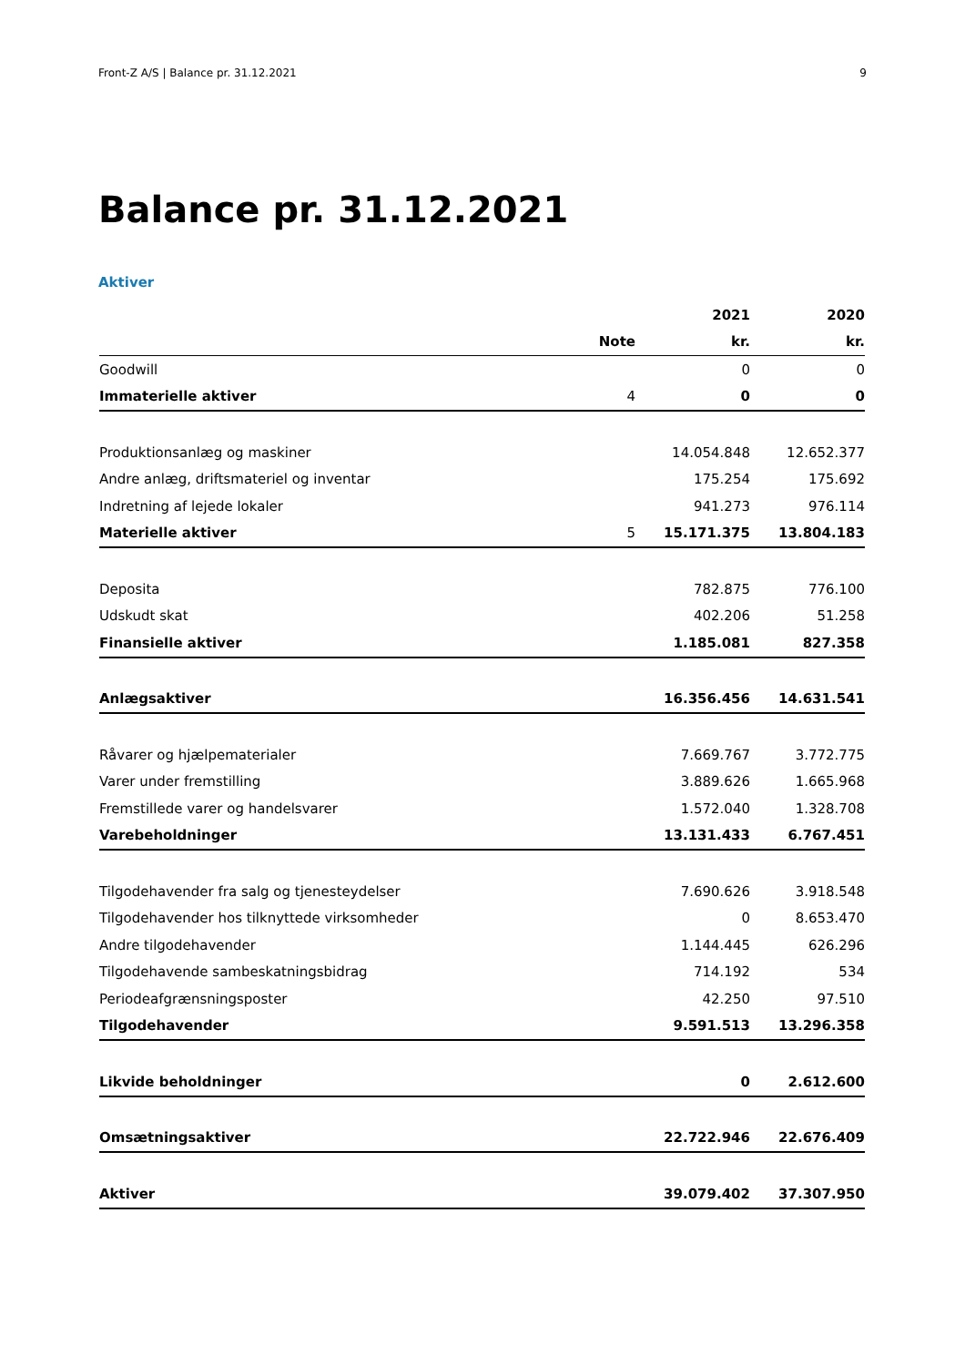Front-Z A/S | Balance pr. 31.12.2021 9
Balance pr. 31.12.2021
Aktiver
| | | 2021 | 2020 |
| --- | --- | --- | --- |
| | Note | kr. | kr. |
| Goodwill | | 0 | 0 |
| Immaterielle aktiver | 4 | 0 | 0 |
| Produktionsanlæg og maskiner | | 14.054.848 | 12.652.377 |
| Andre anlæg, driftsmateriel og inventar | | 175.254 | 175.692 |
| Indretning af lejede lokaler | | 941.273 | 976.114 |
| Materielle aktiver | 5 | 15.171.375 | 13.804.183 |
| Deposita | | 782.875 | 776.100 |
| Udskudt skat | | 402.206 | 51.258 |
| Finansielle aktiver | | 1.185.081 | 827.358 |
| Anlægsaktiver | | 16.356.456 | 14.631.541 |
| Råvarer og hjælpematerialer | | 7.669.767 | 3.772.775 |
| Varer under fremstilling | | 3.889.626 | 1.665.968 |
| Fremstillede varer og handelsvarer | | 1.572.040 | 1.328.708 |
| Varebeholdninger | | 13.131.433 | 6.767.451 |
| Tilgodehavender fra salg og tjenesteydelser | | 7.690.626 | 3.918.548 |
| Tilgodehavender hos tilknyttede virksomheder | | 0 | 8.653.470 |
| Andre tilgodehavender | | 1.144.445 | 626.296 |
| Tilgodehavende sambeskatningsbidrag | | 714.192 | 534 |
| Periodeafgrænsningsposter | | 42.250 | 97.510 |
| Tilgodehavender | | 9.591.513 | 13.296.358 |
| Likvide beholdninger | | 0 | 2.612.600 |
| Omsætningsaktiver | | 22.722.946 | 22.676.409 |
| Aktiver | | 39.079.402 | 37.307.950 |